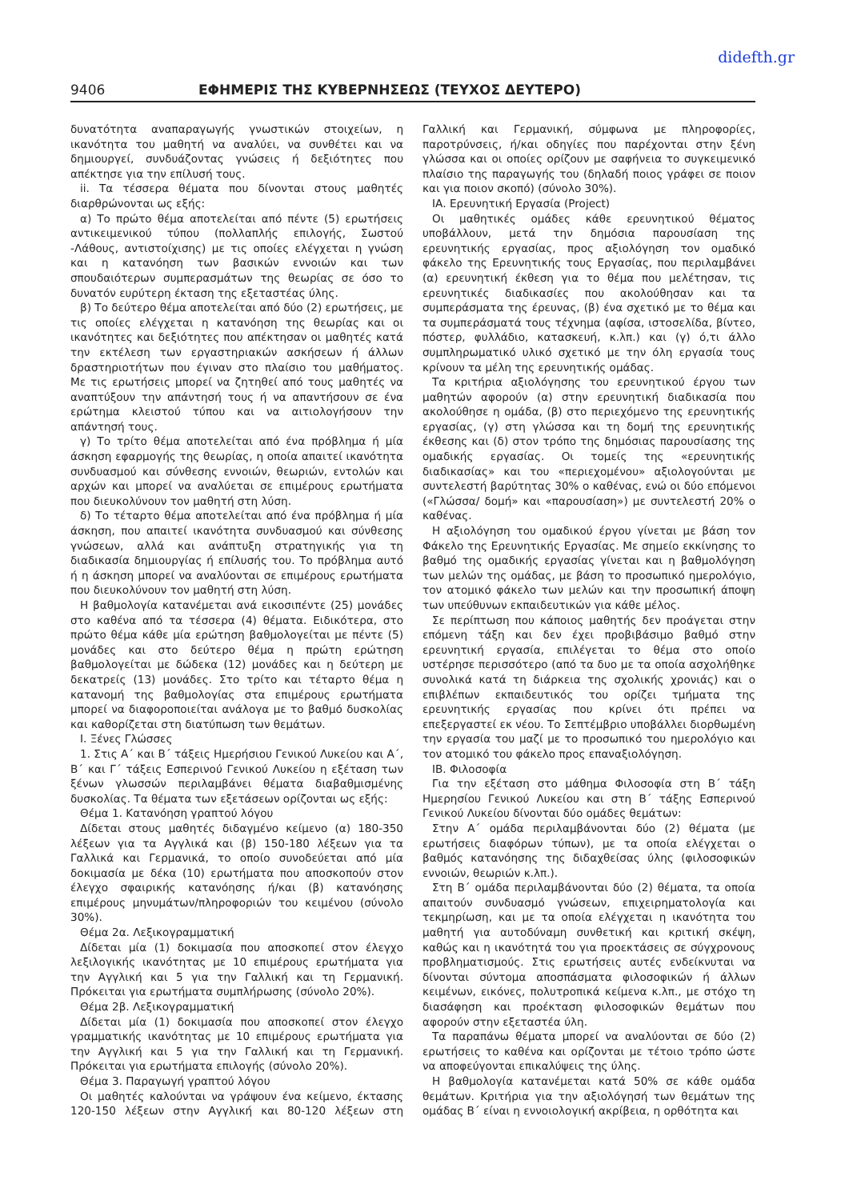didefth.gr
9406 ΕΦΗΜΕΡΙΣ ΤΗΣ ΚΥΒΕΡΝΗΣΕΩΣ (ΤΕΥΧΟΣ ΔΕΥΤΕΡΟ)
δυνατότητα αναπαραγωγής γνωστικών στοιχείων, η ικανότητα του μαθητή να αναλύει, να συνθέτει και να δημιουργεί, συνδυάζοντας γνώσεις ή δεξιότητες που απέκτησε για την επίλυσή τους.
ii. Τα τέσσερα θέματα που δίνονται στους μαθητές διαρθρώνονται ως εξής:
α) Το πρώτο θέμα αποτελείται από πέντε (5) ερωτήσεις αντικειμενικού τύπου (πολλαπλής επιλογής, Σωστού -Λάθους, αντιστοίχισης) με τις οποίες ελέγχεται η γνώση και η κατανόηση των βασικών εννοιών και των σπουδαιότερων συμπερασμάτων της θεωρίας σε όσο το δυνατόν ευρύτερη έκταση της εξεταστέας ύλης.
β) Το δεύτερο θέμα αποτελείται από δύο (2) ερωτήσεις, με τις οποίες ελέγχεται η κατανόηση της θεωρίας και οι ικανότητες και δεξιότητες που απέκτησαν οι μαθητές κατά την εκτέλεση των εργαστηριακών ασκήσεων ή άλλων δραστηριοτήτων που έγιναν στο πλαίσιο του μαθήματος. Με τις ερωτήσεις μπορεί να ζητηθεί από τους μαθητές να αναπτύξουν την απάντησή τους ή να απαντήσουν σε ένα ερώτημα κλειστού τύπου και να αιτιολογήσουν την απάντησή τους.
γ) Το τρίτο θέμα αποτελείται από ένα πρόβλημα ή μία άσκηση εφαρμογής της θεωρίας, η οποία απαιτεί ικανότητα συνδυασμού και σύνθεσης εννοιών, θεωριών, εντολών και αρχών και μπορεί να αναλύεται σε επιμέρους ερωτήματα που διευκολύνουν τον μαθητή στη λύση.
δ) Το τέταρτο θέμα αποτελείται από ένα πρόβλημα ή μία άσκηση, που απαιτεί ικανότητα συνδυασμού και σύνθεσης γνώσεων, αλλά και ανάπτυξη στρατηγικής για τη διαδικασία δημιουργίας ή επίλυσής του. Το πρόβλημα αυτό ή η άσκηση μπορεί να αναλύονται σε επιμέρους ερωτήματα που διευκολύνουν τον μαθητή στη λύση.
Η βαθμολογία κατανέμεται ανά εικοσιπέντε (25) μονάδες στο καθένα από τα τέσσερα (4) θέματα. Ειδικότερα, στο πρώτο θέμα κάθε μία ερώτηση βαθμολογείται με πέντε (5) μονάδες και στο δεύτερο θέμα η πρώτη ερώτηση βαθμολογείται με δώδεκα (12) μονάδες και η δεύτερη με δεκατρείς (13) μονάδες. Στο τρίτο και τέταρτο θέμα η κατανομή της βαθμολογίας στα επιμέρους ερωτήματα μπορεί να διαφοροποιείται ανάλογα με το βαθμό δυσκολίας και καθορίζεται στη διατύπωση των θεμάτων.
Ι. Ξένες Γλώσσες
1. Στις Α΄ και Β΄ τάξεις Ημερήσιου Γενικού Λυκείου και Α΄, Β΄ και Γ΄ τάξεις Εσπερινού Γενικού Λυκείου η εξέταση των ξένων γλωσσών περιλαμβάνει θέματα διαβαθμισμένης δυσκολίας. Τα θέματα των εξετάσεων ορίζονται ως εξής:
Θέμα 1. Κατανόηση γραπτού λόγου
Δίδεται στους μαθητές διδαγμένο κείμενο (α) 180-350 λέξεων για τα Αγγλικά και (β) 150-180 λέξεων για τα Γαλλικά και Γερμανικά, το οποίο συνοδεύεται από μία δοκιμασία με δέκα (10) ερωτήματα που αποσκοπούν στον έλεγχο σφαιρικής κατανόησης ή/και (β) κατανόησης επιμέρους μηνυμάτων/πληροφοριών του κειμένου (σύνολο 30%).
Θέμα 2α. Λεξικογραμματική
Δίδεται μία (1) δοκιμασία που αποσκοπεί στον έλεγχο λεξιλογικής ικανότητας με 10 επιμέρους ερωτήματα για την Αγγλική και 5 για την Γαλλική και τη Γερμανική. Πρόκειται για ερωτήματα συμπλήρωσης (σύνολο 20%).
Θέμα 2β. Λεξικογραμματική
Δίδεται μία (1) δοκιμασία που αποσκοπεί στον έλεγχο γραμματικής ικανότητας με 10 επιμέρους ερωτήματα για την Αγγλική και 5 για την Γαλλική και τη Γερμανική. Πρόκειται για ερωτήματα επιλογής (σύνολο 20%).
Θέμα 3. Παραγωγή γραπτού λόγου
Οι μαθητές καλούνται να γράψουν ένα κείμενο, έκτασης 120-150 λέξεων στην Αγγλική και 80-120 λέξεων στη Γαλλική και Γερμανική, σύμφωνα με πληροφορίες, παροτρύνσεις, ή/και οδηγίες που παρέχονται στην ξένη γλώσσα και οι οποίες ορίζουν με σαφήνεια το συγκειμενικό πλαίσιο της παραγωγής του (δηλαδή ποιος γράφει σε ποιον και για ποιον σκοπό) (σύνολο 30%).
ΙΑ. Ερευνητική Εργασία (Project)
Οι μαθητικές ομάδες κάθε ερευνητικού θέματος υποβάλλουν, μετά την δημόσια παρουσίαση της ερευνητικής εργασίας, προς αξιολόγηση τον ομαδικό φάκελο της Ερευνητικής τους Εργασίας, που περιλαμβάνει (α) ερευνητική έκθεση για το θέμα που μελέτησαν, τις ερευνητικές διαδικασίες που ακολούθησαν και τα συμπεράσματα της έρευνας, (β) ένα σχετικό με το θέμα και τα συμπεράσματά τους τέχνημα (αφίσα, ιστοσελίδα, βίντεο, πόστερ, φυλλάδιο, κατασκευή, κ.λπ.) και (γ) ό,τι άλλο συμπληρωματικό υλικό σχετικό με την όλη εργασία τους κρίνουν τα μέλη της ερευνητικής ομάδας.
Τα κριτήρια αξιολόγησης του ερευνητικού έργου των μαθητών αφορούν (α) στην ερευνητική διαδικασία που ακολούθησε η ομάδα, (β) στο περιεχόμενο της ερευνητικής εργασίας, (γ) στη γλώσσα και τη δομή της ερευνητικής έκθεσης και (δ) στον τρόπο της δημόσιας παρουσίασης της ομαδικής εργασίας. Οι τομείς της «ερευνητικής διαδικασίας» και του «περιεχομένου» αξιολογούνται με συντελεστή βαρύτητας 30% ο καθένας, ενώ οι δύο επόμενοι («Γλώσσα/ δομή» και «παρουσίαση») με συντελεστή 20% ο καθένας.
Η αξιολόγηση του ομαδικού έργου γίνεται με βάση τον Φάκελο της Ερευνητικής Εργασίας. Με σημείο εκκίνησης το βαθμό της ομαδικής εργασίας γίνεται και η βαθμολόγηση των μελών της ομάδας, με βάση το προσωπικό ημερολόγιο, τον ατομικό φάκελο των μελών και την προσωπική άποψη των υπεύθυνων εκπαιδευτικών για κάθε μέλος.
Σε περίπτωση που κάποιος μαθητής δεν προάγεται στην επόμενη τάξη και δεν έχει προβιβάσιμο βαθμό στην ερευνητική εργασία, επιλέγεται το θέμα στο οποίο υστέρησε περισσότερο (από τα δυο με τα οποία ασχολήθηκε συνολικά κατά τη διάρκεια της σχολικής χρονιάς) και ο επιβλέπων εκπαιδευτικός του ορίζει τμήματα της ερευνητικής εργασίας που κρίνει ότι πρέπει να επεξεργαστεί εκ νέου. Το Σεπτέμβριο υποβάλλει διορθωμένη την εργασία του μαζί με το προσωπικό του ημερολόγιο και τον ατομικό του φάκελο προς επαναξιολόγηση.
ΙΒ. Φιλοσοφία
Για την εξέταση στο μάθημα Φιλοσοφία στη Β΄ τάξη Ημερησίου Γενικού Λυκείου και στη Β΄ τάξης Εσπερινού Γενικού Λυκείου δίνονται δύο ομάδες θεμάτων:
Στην Α΄ ομάδα περιλαμβάνονται δύο (2) θέματα (με ερωτήσεις διαφόρων τύπων), με τα οποία ελέγχεται ο βαθμός κατανόησης της διδαχθείσας ύλης (φιλοσοφικών εννοιών, θεωριών κ.λπ.).
Στη Β΄ ομάδα περιλαμβάνονται δύο (2) θέματα, τα οποία απαιτούν συνδυασμό γνώσεων, επιχειρηματολογία και τεκμηρίωση, και με τα οποία ελέγχεται η ικανότητα του μαθητή για αυτοδύναμη συνθετική και κριτική σκέψη, καθώς και η ικανότητά του για προεκτάσεις σε σύγχρονους προβληματισμούς. Στις ερωτήσεις αυτές ενδείκνυται να δίνονται σύντομα αποσπάσματα φιλοσοφικών ή άλλων κειμένων, εικόνες, πολυτροπικά κείμενα κ.λπ., με στόχο τη διασάφηση και προέκταση φιλοσοφικών θεμάτων που αφορούν στην εξεταστέα ύλη.
Τα παραπάνω θέματα μπορεί να αναλύονται σε δύο (2) ερωτήσεις το καθένα και ορίζονται με τέτοιο τρόπο ώστε να αποφεύγονται επικαλύψεις της ύλης.
Η βαθμολογία κατανέμεται κατά 50% σε κάθε ομάδα θεμάτων. Κριτήρια για την αξιολόγησή των θεμάτων της ομάδας Β΄ είναι η εννοιολογική ακρίβεια, η ορθότητα και